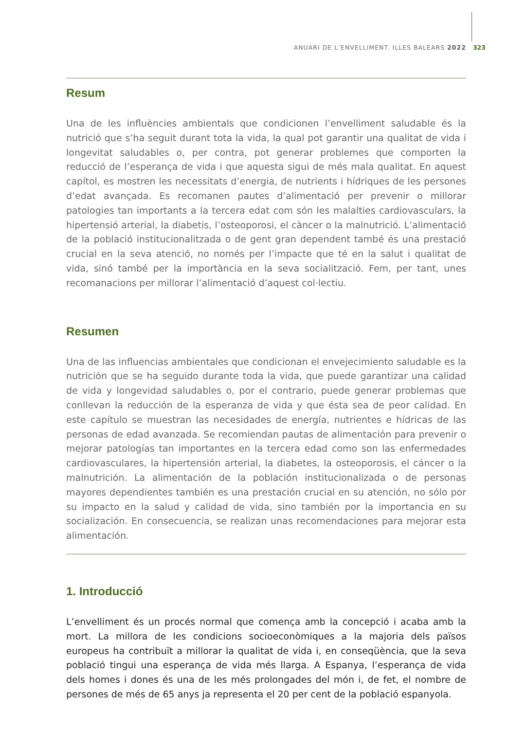ANUARI DE L’ENVELLIMENT. ILLES BALEARS 2022 323
Resum
Una de les influències ambientals que condicionen l’envelliment saludable és la nutrició que s’ha seguit durant tota la vida, la qual pot garantir una qualitat de vida i longevitat saludables o, per contra, pot generar problemes que comporten la reducció de l’esperança de vida i que aquesta sigui de més mala qualitat. En aquest capítol, es mostren les necessitats d’energia, de nutrients i hídriques de les persones d’edat avançada. Es recomanen pautes d’alimentació per prevenir o millorar patologies tan importants a la tercera edat com són les malalties cardiovasculars, la hipertensió arterial, la diabetis, l’osteoporosi, el càncer o la malnutrició. L’alimentació de la població institucionalitzada o de gent gran dependent també és una prestació crucial en la seva atenció, no només per l’impacte que té en la salut i qualitat de vida, sinó també per la importància en la seva socialització. Fem, per tant, unes recomanacions per millorar l’alimentació d’aquest col·lectiu.
Resumen
Una de las influencias ambientales que condicionan el envejecimiento saludable es la nutrición que se ha seguido durante toda la vida, que puede garantizar una calidad de vida y longevidad saludables o, por el contrario, puede generar problemas que conllevan la reducción de la esperanza de vida y que ésta sea de peor calidad. En este capítulo se muestran las necesidades de energía, nutrientes e hídricas de las personas de edad avanzada. Se recomiendan pautas de alimentación para prevenir o mejorar patologías tan importantes en la tercera edad como son las enfermedades cardiovasculares, la hipertensión arterial, la diabetes, la osteoporosis, el cáncer o la malnutrición. La alimentación de la población institucionalizada o de personas mayores dependientes también es una prestación crucial en su atención, no sólo por su impacto en la salud y calidad de vida, sino también por la importancia en su socialización. En consecuencia, se realizan unas recomendaciones para mejorar esta alimentación.
1. Introducció
L’envelliment és un procés normal que comença amb la concepció i acaba amb la mort. La millora de les condicions socioeconòmiques a la majoria dels països europeus ha contribuït a millorar la qualitat de vida i, en conseqüència, que la seva població tingui una esperança de vida més llarga. A Espanya, l’esperança de vida dels homes i dones és una de les més prolongades del món i, de fet, el nombre de persones de més de 65 anys ja representa el 20 per cent de la població espanyola.